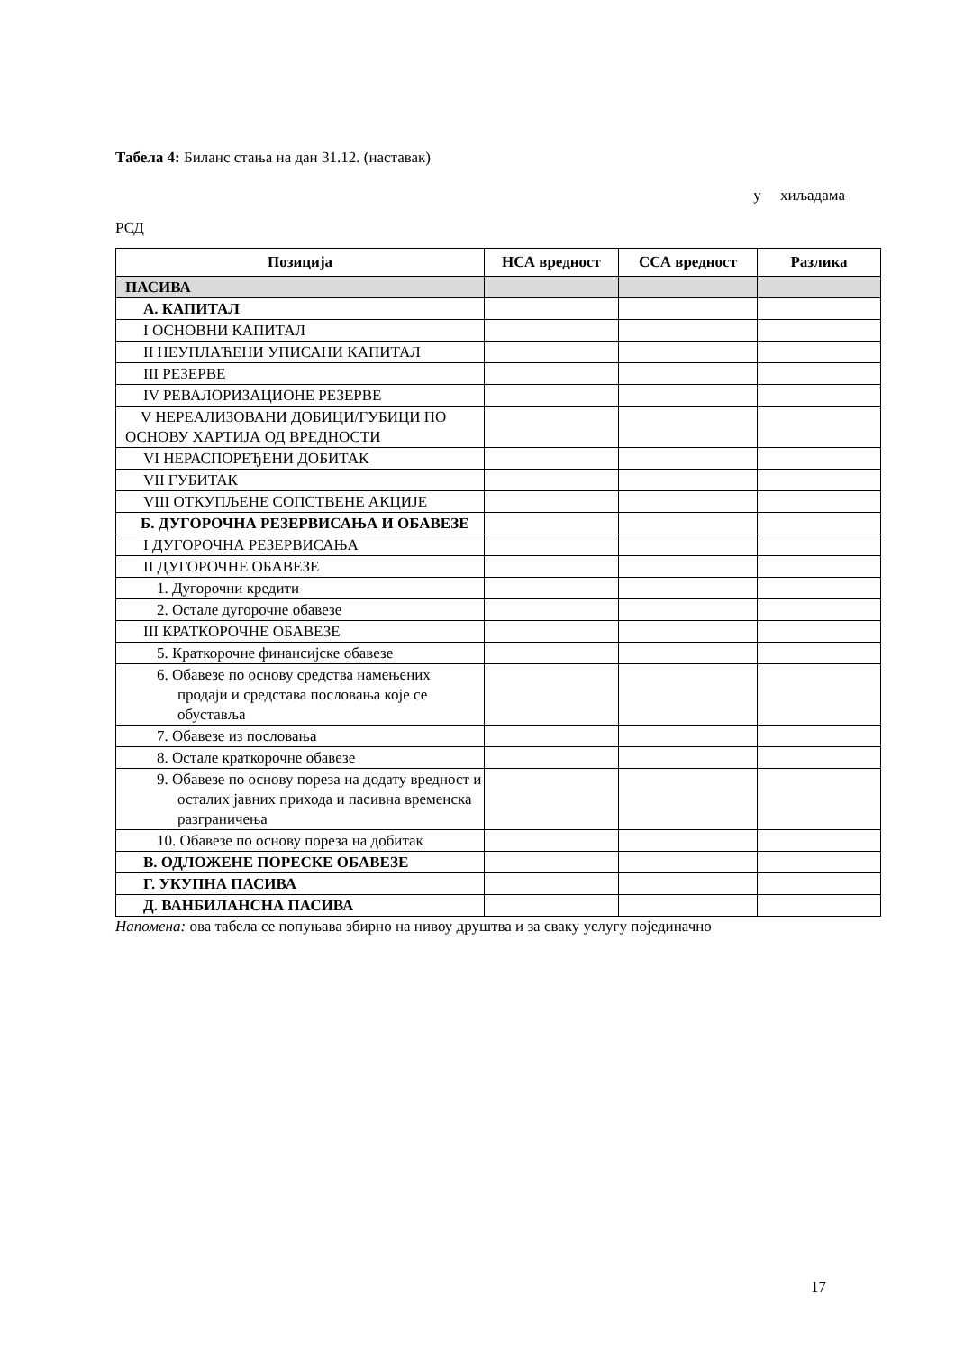Табела 4: Биланс стања на дан 31.12. (наставак)
у хиљадама
РСД
| Позиција | НСА вредност | ССА вредност | Разлика |
| --- | --- | --- | --- |
| ПАСИВА | | | |
| А. КАПИТАЛ | | | |
| I ОСНОВНИ КАПИТАЛ | | | |
| II НЕУПЛАЋЕНИ УПИСАНИ КАПИТАЛ | | | |
| III РЕЗЕРВЕ | | | |
| IV РЕВАЛОРИЗАЦИОНЕ РЕЗЕРВЕ | | | |
| V НЕРЕАЛИЗОВАНИ ДОБИЦИ/ГУБИЦИ ПО ОСНОВУ ХАРТИЈА ОД ВРЕДНОСТИ | | | |
| VI НЕРАСПОРЕЂЕНИ ДОБИТАК | | | |
| VII ГУБИТАК | | | |
| VIII ОТКУПЉЕНЕ СОПСТВЕНЕ АКЦИЈЕ | | | |
| Б. ДУГОРОЧНА РЕЗЕРВИСАЊА И ОБАВЕЗЕ | | | |
| I ДУГОРОЧНА РЕЗЕРВИСАЊА | | | |
| II ДУГОРОЧНЕ ОБАВЕЗЕ | | | |
| 1. Дугорочни кредити | | | |
| 2. Остале дугорочне обавезе | | | |
| III КРАТКОРОЧНЕ ОБАВЕЗЕ | | | |
| 5. Краткорочне финансијске обавезе | | | |
| 6. Обавезе по основу средства намењених продаји и средстава пословања које се обуставља | | | |
| 7. Обавезе из пословања | | | |
| 8. Остале краткорочне обавезе | | | |
| 9. Обавезе по основу пореза на додату вредност и осталих јавних прихода и пасивна временска разграничења | | | |
| 10. Обавезе по основу пореза на добитак | | | |
| В. ОДЛОЖЕНЕ ПОРЕСКЕ ОБАВЕЗЕ | | | |
| Г. УКУПНА ПАСИВА | | | |
| Д. ВАНБИЛАНСНА ПАСИВА | | | |
Напомена: ова табела се попуњава збирно на нивоу друштва и за сваку услугу појединачно
17